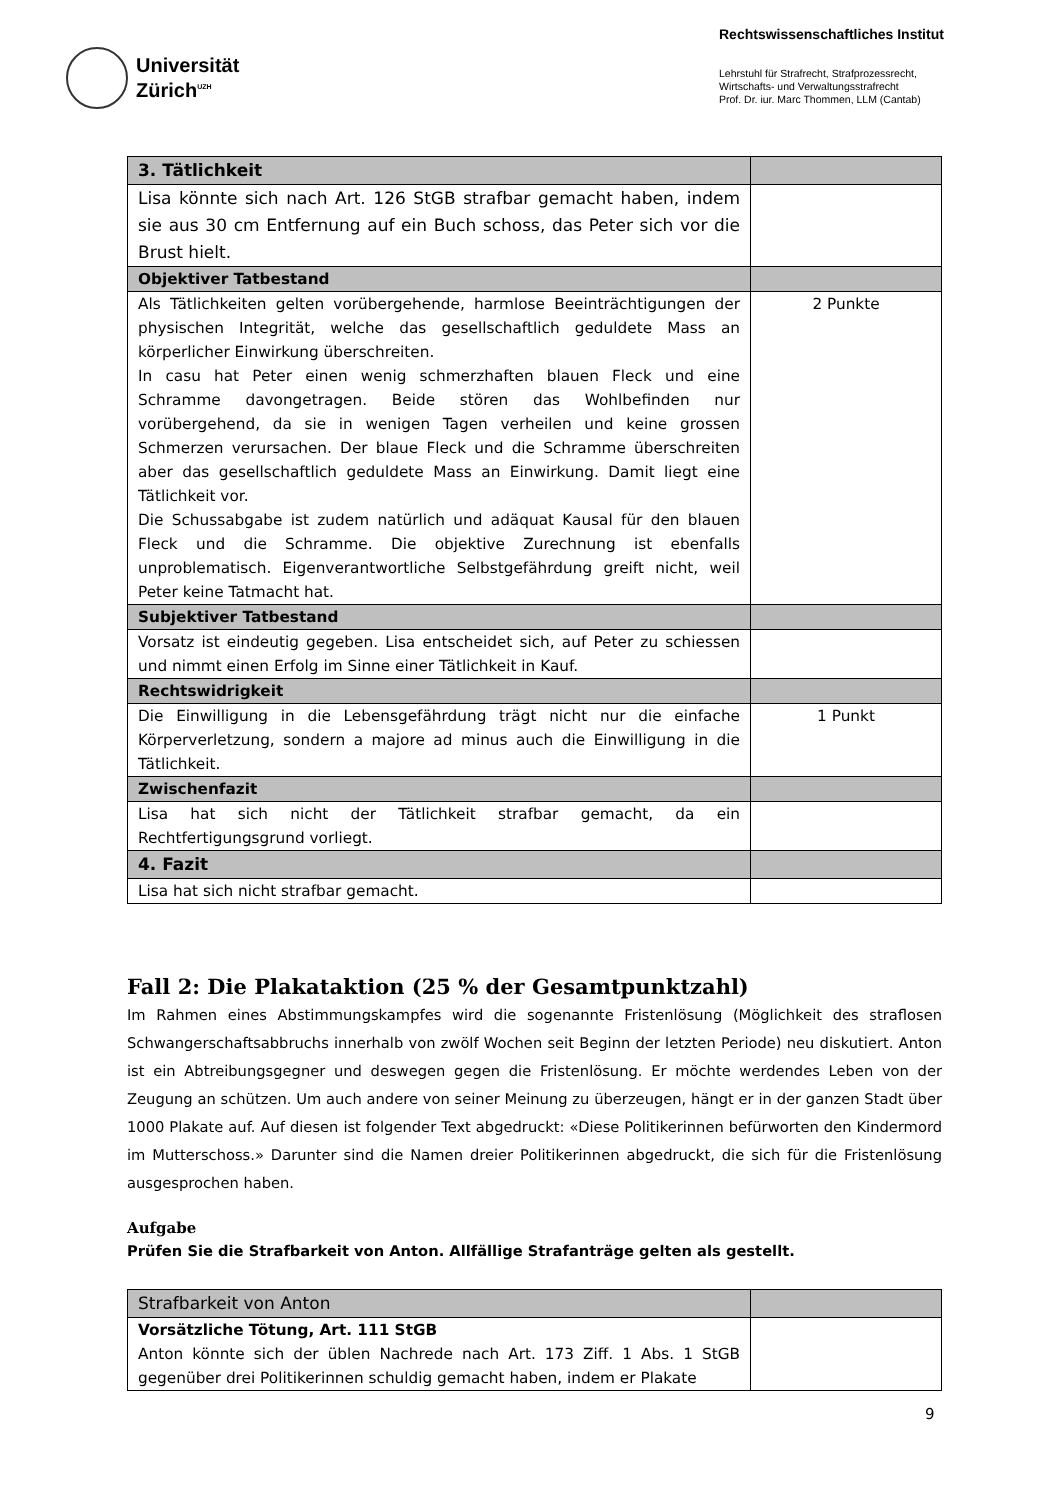Universität
Zürich<sup>UZH</sup>
Rechtswissenschaftliches Institut
Lehrstuhl für Strafrecht, Strafprozessrecht,
Wirtschafts- und Verwaltungsstrafrecht
Prof. Dr. iur. Marc Thommen, LLM (Cantab)
| 3. Tätlichkeit | |
| Lisa könnte sich nach Art. 126 StGB strafbar gemacht haben, indem sie aus 30 cm Entfernung auf ein Buch schoss, das Peter sich vor die Brust hielt. | |
| Objektiver Tatbestand | |
| Als Tätlichkeiten gelten vorübergehende, harmlose Beeinträchtigungen der physischen Integrität, welche das gesellschaftlich geduldete Mass an körperlicher Einwirkung überschreiten. In casu hat Peter einen wenig schmerzhaften blauen Fleck und eine Schramme davongetragen. Beide stören das Wohlbefinden nur vorübergehend, da sie in wenigen Tagen verheilen und keine grossen Schmerzen verursachen. Der blaue Fleck und die Schramme überschreiten aber das gesellschaftlich geduldete Mass an Einwirkung. Damit liegt eine Tätlichkeit vor. Die Schussabgabe ist zudem natürlich und adäquat Kausal für den blauen Fleck und die Schramme. Die objektive Zurechnung ist ebenfalls unproblematisch. Eigenverantwortliche Selbstgefährdung greift nicht, weil Peter keine Tatmacht hat. | 2 Punkte |
| Subjektiver Tatbestand | |
| Vorsatz ist eindeutig gegeben. Lisa entscheidet sich, auf Peter zu schiessen und nimmt einen Erfolg im Sinne einer Tätlichkeit in Kauf. | |
| Rechtswidrigkeit | |
| Die Einwilligung in die Lebensgefährdung trägt nicht nur die einfache Körperverletzung, sondern a majore ad minus auch die Einwilligung in die Tätlichkeit. | 1 Punkt |
| Zwischenfazit | |
| Lisa hat sich nicht der Tätlichkeit strafbar gemacht, da ein Rechtfertigungsgrund vorliegt. | |
| 4. Fazit | |
| Lisa hat sich nicht strafbar gemacht. | |
Fall 2: Die Plakataktion (25 % der Gesamtpunktzahl)
Im Rahmen eines Abstimmungskampfes wird die sogenannte Fristenlösung (Möglichkeit des straflosen Schwangerschaftsabbruchs innerhalb von zwölf Wochen seit Beginn der letzten Periode) neu diskutiert. Anton ist ein Abtreibungsgegner und deswegen gegen die Fristenlösung. Er möchte werdendes Leben von der Zeugung an schützen. Um auch andere von seiner Meinung zu überzeugen, hängt er in der ganzen Stadt über 1000 Plakate auf. Auf diesen ist folgender Text abgedruckt: «Diese Politikerinnen befürworten den Kindermord im Mutterschoss.» Darunter sind die Namen dreier Politikerinnen abgedruckt, die sich für die Fristenlösung ausgesprochen haben.
Aufgabe
Prüfen Sie die Strafbarkeit von Anton. Allfällige Strafanträge gelten als gestellt.
| Strafbarkeit von Anton | |
| Vorsätzliche Tötung, Art. 111 StGB Anton könnte sich der üblen Nachrede nach Art. 173 Ziff. 1 Abs. 1 StGB gegenüber drei Politikerinnen schuldig gemacht haben, indem er Plakate | |
9